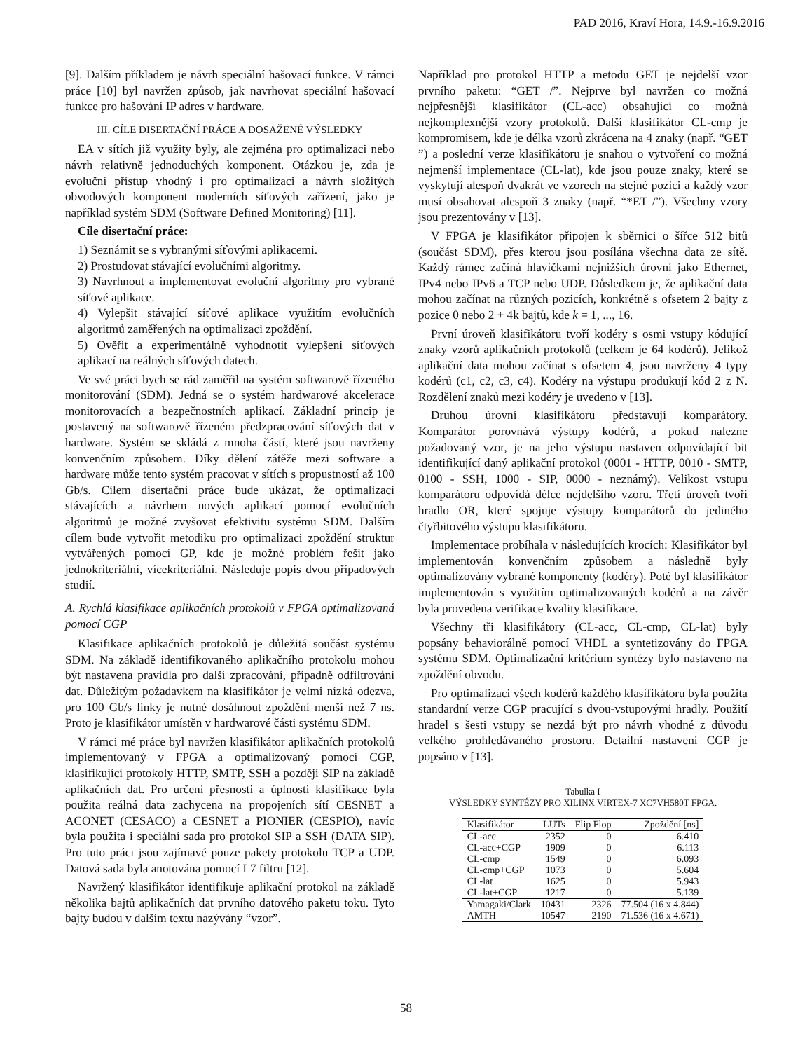PAD 2016, Kraví Hora, 14.9.-16.9.2016
[9]. Dalším příkladem je návrh speciální hašovací funkce. V rámci práce [10] byl navržen způsob, jak navrhovat speciální hašovací funkce pro hašování IP adres v hardware.
III. CÍLE DISERTAČNÍ PRÁCE A DOSAŽENÉ VÝSLEDKY
EA v sítích již využity byly, ale zejména pro optimalizaci nebo návrh relativně jednoduchých komponent. Otázkou je, zda je evoluční přístup vhodný i pro optimalizaci a návrh složitých obvodových komponent moderních síťových zařízení, jako je například systém SDM (Software Defined Monitoring) [11].
Cíle disertační práce:
1) Seznámit se s vybranými síťovými aplikacemi.
2) Prostudovat stávající evolučními algoritmy.
3) Navrhnout a implementovat evoluční algoritmy pro vybrané síťové aplikace.
4) Vylepšit stávající síťové aplikace využitím evolučních algoritmů zaměřených na optimalizaci zpoždění.
5) Ověřit a experimentálně vyhodnotit vylepšení síťových aplikací na reálných síťových datech.
Ve své práci bych se rád zaměřil na systém softwarově řízeného monitorování (SDM). Jedná se o systém hardwarové akcelerace monitorovacích a bezpečnostních aplikací. Základní princip je postavený na softwarově řízeném předzpracování síťových dat v hardware. Systém se skládá z mnoha částí, které jsou navrženy konvenčním způsobem. Díky dělení zátěže mezi software a hardware může tento systém pracovat v sítích s propustností až 100 Gb/s. Cílem disertační práce bude ukázat, že optimalizací stávajících a návrhem nových aplikací pomocí evolučních algoritmů je možné zvyšovat efektivitu systému SDM. Dalším cílem bude vytvořit metodiku pro optimalizaci zpoždění struktur vytvářených pomocí GP, kde je možné problém řešit jako jednokriteriální, vícekriteriální. Následuje popis dvou případových studií.
A. Rychlá klasifikace aplikačních protokolů v FPGA optimalizovaná pomocí CGP
Klasifikace aplikačních protokolů je důležitá součást systému SDM. Na základě identifikovaného aplikačního protokolu mohou být nastavena pravidla pro další zpracování, případně odfiltrování dat. Důležitým požadavkem na klasifikátor je velmi nízká odezva, pro 100 Gb/s linky je nutné dosáhnout zpoždění menší než 7 ns. Proto je klasifikátor umístěn v hardwarové části systému SDM.
V rámci mé práce byl navržen klasifikátor aplikačních protokolů implementovaný v FPGA a optimalizovaný pomocí CGP, klasifikující protokoly HTTP, SMTP, SSH a později SIP na základě aplikačních dat. Pro určení přesnosti a úplnosti klasifikace byla použita reálná data zachycena na propojeních sítí CESNET a ACONET (CESACO) a CESNET a PIONIER (CESPIO), navíc byla použita i speciální sada pro protokol SIP a SSH (DATA SIP). Pro tuto práci jsou zajímavé pouze pakety protokolu TCP a UDP. Datová sada byla anotována pomocí L7 filtru [12].
Navržený klasifikátor identifikuje aplikační protokol na základě několika bajtů aplikačních dat prvního datového paketu toku. Tyto bajty budou v dalším textu nazývány “vzor”.
Například pro protokol HTTP a metodu GET je nejdelší vzor prvního paketu: “GET /”. Nejprve byl navržen co možná nejpřesnější klasifikátor (CL-acc) obsahující co možná nejkomplexnější vzory protokolů. Další klasifikátor CL-cmp je kompromisem, kde je délka vzorů zkrácena na 4 znaky (např. “GET ”) a poslední verze klasifikátoru je snahou o vytvoření co možná nejmenší implementace (CL-lat), kde jsou pouze znaky, které se vyskytují alespoň dvakrát ve vzorech na stejné pozici a každý vzor musí obsahovat alespoň 3 znaky (např. “*ET /”). Všechny vzory jsou prezentovány v [13].
V FPGA je klasifikátor připojen k sběrnici o šířce 512 bitů (součást SDM), přes kterou jsou posílána všechna data ze sítě. Každý rámec začíná hlavičkami nejnižších úrovní jako Ethernet, IPv4 nebo IPv6 a TCP nebo UDP. Důsledkem je, že aplikační data mohou začínat na různých pozicích, konkrétně s ofsetem 2 bajty z pozice 0 nebo 2 + 4k bajtů, kde k = 1, ..., 16.
První úroveň klasifikátoru tvoří kodéry s osmi vstupy kódující znaky vzorů aplikačních protokolů (celkem je 64 kodérů). Jelikož aplikační data mohou začínat s ofsetem 4, jsou navrženy 4 typy kodérů (c1, c2, c3, c4). Kodéry na výstupu produkují kód 2 z N. Rozdělení znaků mezi kodéry je uvedeno v [13].
Druhou úrovní klasifikátoru představují komparátory. Komparátor porovnává výstupy kodérů, a pokud nalezne požadovaný vzor, je na jeho výstupu nastaven odpovídající bit identifikující daný aplikační protokol (0001 - HTTP, 0010 - SMTP, 0100 - SSH, 1000 - SIP, 0000 - neznámý). Velikost vstupu komparátoru odpovídá délce nejdelšího vzoru. Třetí úroveň tvoří hradlo OR, které spojuje výstupy komparátorů do jediného čtyřbitového výstupu klasifikátoru.
Implementace probíhala v následujících krocích: Klasifikátor byl implementován konvenčním způsobem a následně byly optimalizovány vybrané komponenty (kodéry). Poté byl klasifikátor implementován s využitím optimalizovaných kodérů a na závěr byla provedena verifikace kvality klasifikace.
Všechny tři klasifikátory (CL-acc, CL-cmp, CL-lat) byly popsány behaviorálně pomocí VHDL a syntetizovány do FPGA systému SDM. Optimalizační kritérium syntézy bylo nastaveno na zpoždění obvodu.
Pro optimalizaci všech kodérů každého klasifikátoru byla použita standardní verze CGP pracující s dvou-vstupovými hradly. Použití hradel s šesti vstupy se nezdá být pro návrh vhodné z důvodu velkého prohledávaného prostoru. Detailní nastavení CGP je popsáno v [13].
Tabulka I
VÝSLEDKY SYNTÉZY PRO XILINX VIRTEX-7 XC7VH580T FPGA.
| Klasifikátor | LUTs | Flip Flop | Zpoždění [ns] |
| --- | --- | --- | --- |
| CL-acc | 2352 | 0 | 6.410 |
| CL-acc+CGP | 1909 | 0 | 6.113 |
| CL-cmp | 1549 | 0 | 6.093 |
| CL-cmp+CGP | 1073 | 0 | 5.604 |
| CL-lat | 1625 | 0 | 5.943 |
| CL-lat+CGP | 1217 | 0 | 5.139 |
| Yamagaki/Clark | 10431 | 2326 | 77.504 (16 x 4.844) |
| AMTH | 10547 | 2190 | 71.536 (16 x 4.671) |
58